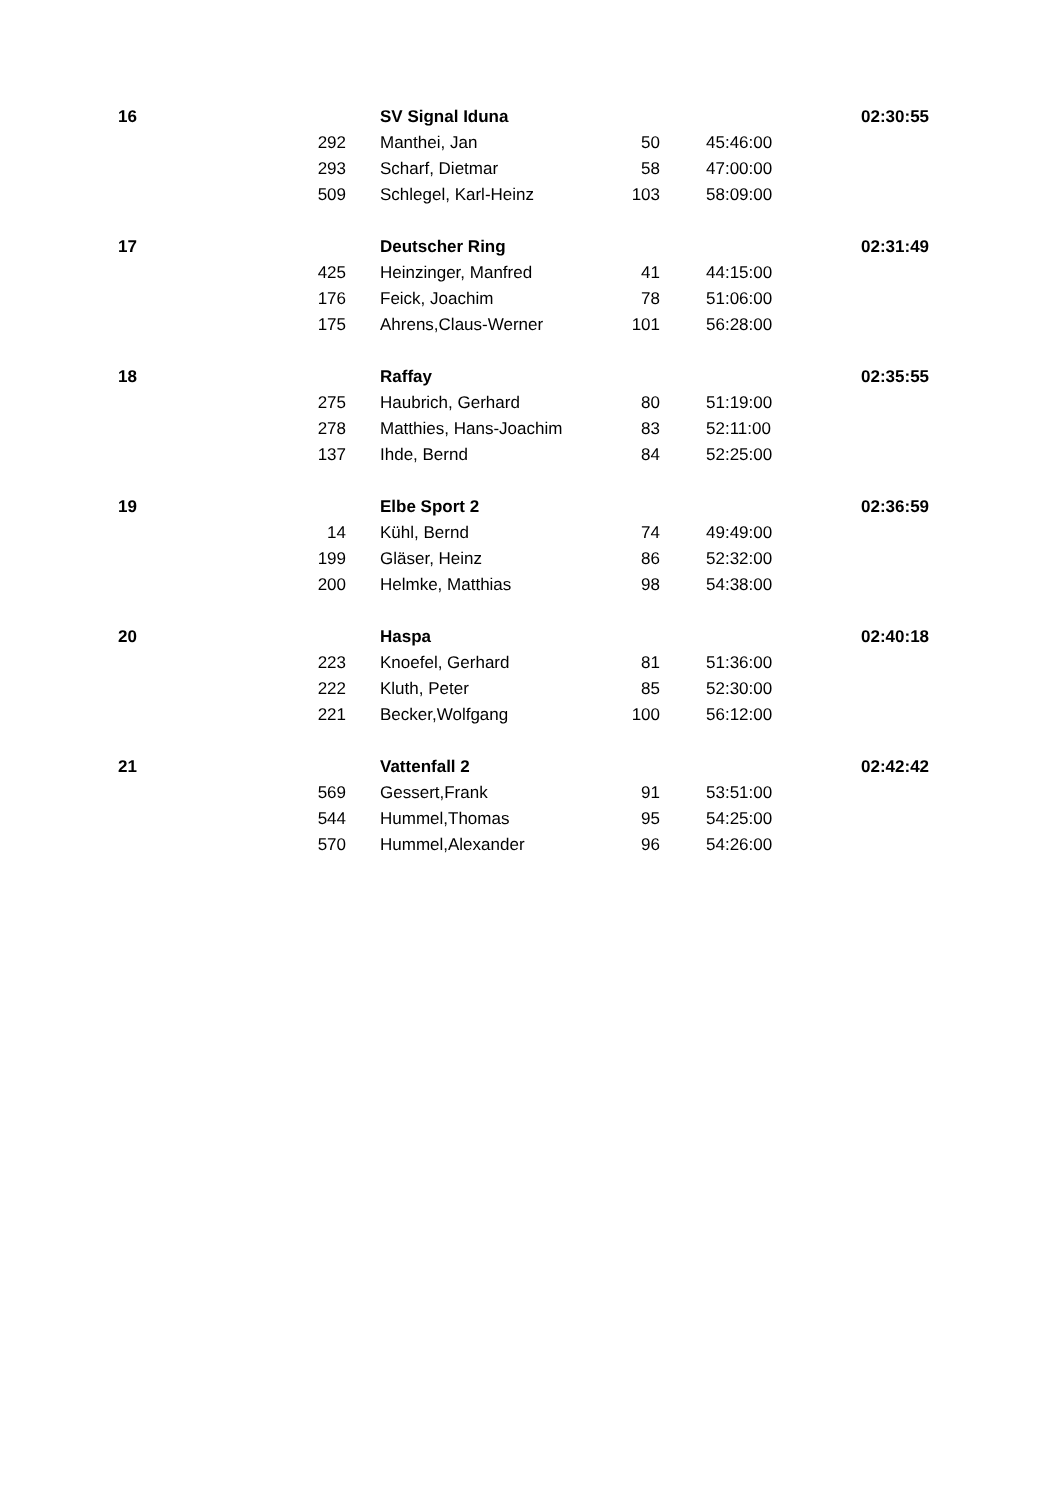| 16 | | SV Signal Iduna | | | 02:30:55 |
| | 292 | Manthei, Jan | 50 | 45:46:00 | |
| | 293 | Scharf, Dietmar | 58 | 47:00:00 | |
| | 509 | Schlegel, Karl-Heinz | 103 | 58:09:00 | |
| 17 | | Deutscher Ring | | | 02:31:49 |
| | 425 | Heinzinger, Manfred | 41 | 44:15:00 | |
| | 176 | Feick, Joachim | 78 | 51:06:00 | |
| | 175 | Ahrens,Claus-Werner | 101 | 56:28:00 | |
| 18 | | Raffay | | | 02:35:55 |
| | 275 | Haubrich, Gerhard | 80 | 51:19:00 | |
| | 278 | Matthies, Hans-Joachim | 83 | 52:11:00 | |
| | 137 | Ihde, Bernd | 84 | 52:25:00 | |
| 19 | | Elbe Sport 2 | | | 02:36:59 |
| | 14 | Kühl, Bernd | 74 | 49:49:00 | |
| | 199 | Gläser, Heinz | 86 | 52:32:00 | |
| | 200 | Helmke, Matthias | 98 | 54:38:00 | |
| 20 | | Haspa | | | 02:40:18 |
| | 223 | Knoefel, Gerhard | 81 | 51:36:00 | |
| | 222 | Kluth, Peter | 85 | 52:30:00 | |
| | 221 | Becker,Wolfgang | 100 | 56:12:00 | |
| 21 | | Vattenfall 2 | | | 02:42:42 |
| | 569 | Gessert,Frank | 91 | 53:51:00 | |
| | 544 | Hummel,Thomas | 95 | 54:25:00 | |
| | 570 | Hummel,Alexander | 96 | 54:26:00 | |